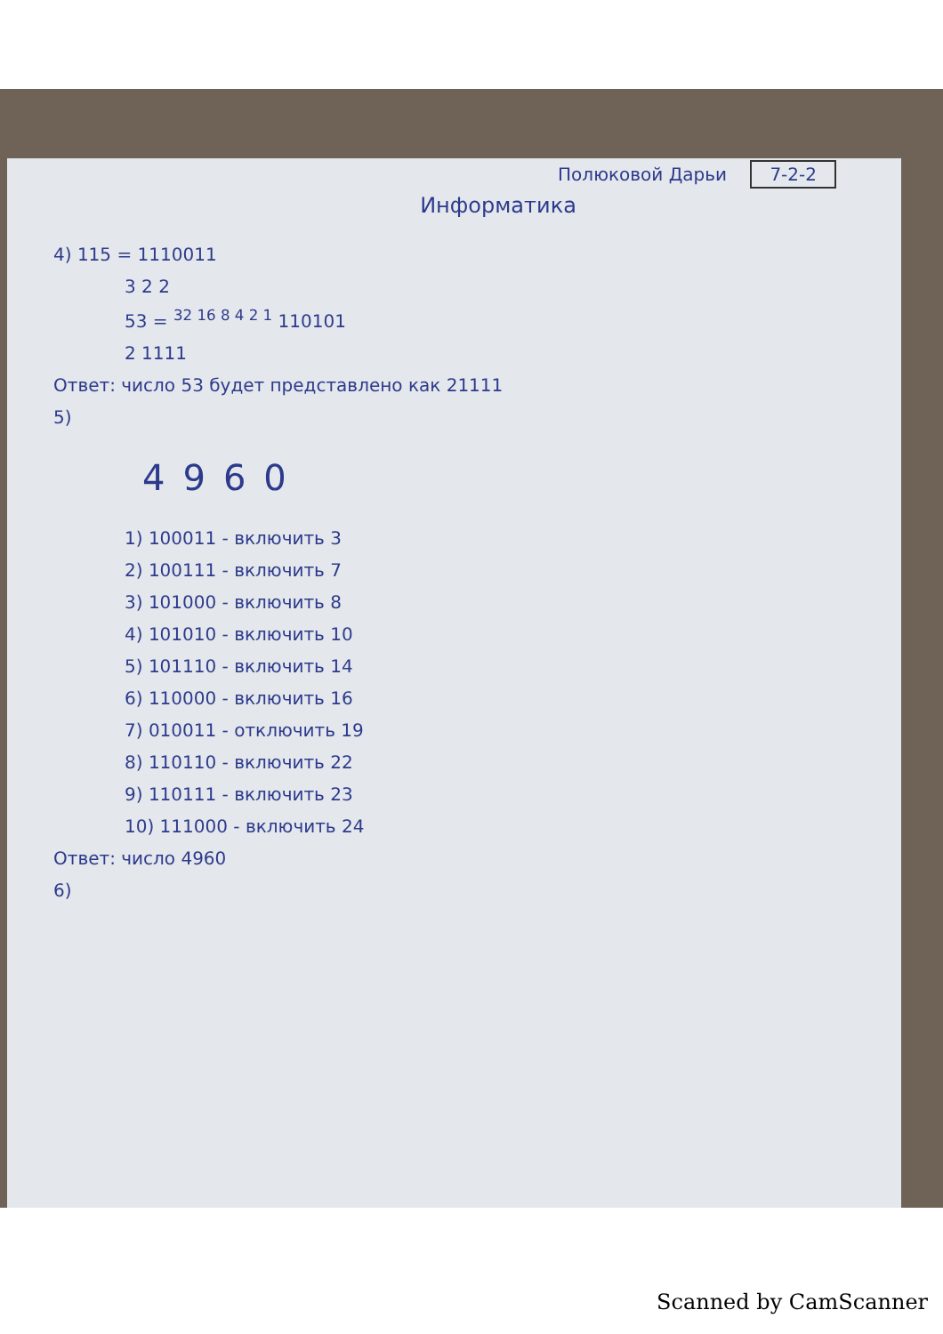Полюковой Дарьи 7-2-2
Информатика
4) 115 = 1110011
3 2 2
53 = <sup>32 16 8 4 2 1</sup> 110101
2 1111
Ответ: число 53 будет представлено как 21111
5)
4960
1) 100011 - включить 3
2) 100111 - включить 7
3) 101000 - включить 8
4) 101010 - включить 10
5) 101110 - включить 14
6) 110000 - включить 16
7) 010011 - отключить 19
8) 110110 - включить 22
9) 110111 - включить 23
10) 111000 - включить 24
Ответ: число 4960
6)
Scanned by CamScanner